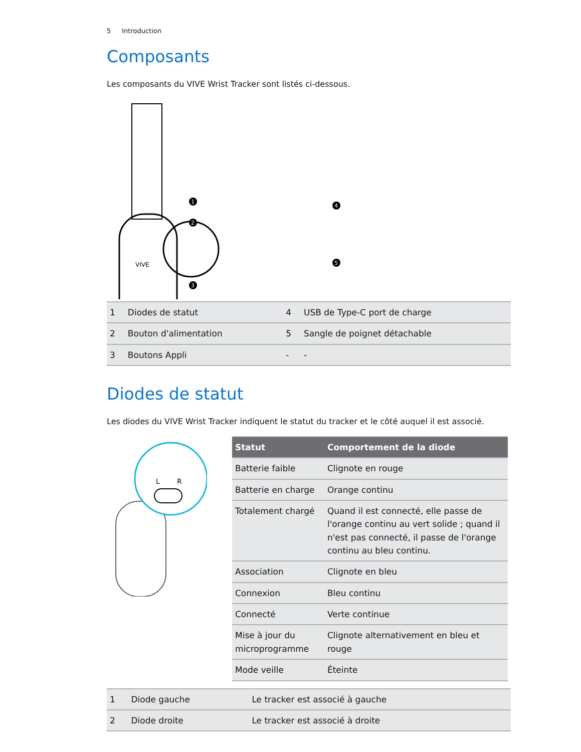5 Introduction
Composants
Les composants du VIVE Wrist Tracker sont listés ci-dessous.
VIVE
1
2
3
4
5
| 1 | Diodes de statut | 4 | USB de Type-C port de charge |
| 2 | Bouton d'alimentation | 5 | Sangle de poignet détachable |
| 3 | Boutons Appli | - | - |
Diodes de statut
Les diodes du VIVE Wrist Tracker indiquent le statut du tracker et le côté auquel il est associé.
L
R
| Statut | Comportement de la diode |
| --- | --- |
| Batterie faible | Clignote en rouge |
| Batterie en charge | Orange continu |
| Totalement chargé | Quand il est connecté, elle passe de l'orange continu au vert solide ; quand il n'est pas connecté, il passe de l'orange continu au bleu continu. |
| Association | Clignote en bleu |
| Connexion | Bleu continu |
| Connecté | Verte continue |
| Mise à jour du microprogramme | Clignote alternativement en bleu et rouge |
| Mode veille | Éteinte |
| 1 | Diode gauche | Le tracker est associé à gauche |
| 2 | Diode droite | Le tracker est associé à droite |